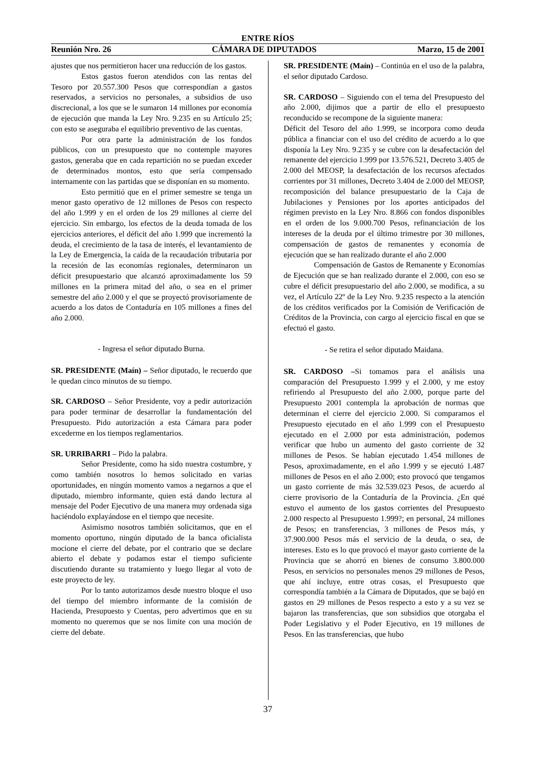ENTRE RÍOS
Reunión Nro. 26 CÁMARA DE DIPUTADOS Marzo, 15 de 2001
ajustes que nos permitieron hacer una reducción de los gastos.
Estos gastos fueron atendidos con las rentas del Tesoro por 20.557.300 Pesos que correspondían a gastos reservados, a servicios no personales, a subsidios de uso discrecional, a los que se le sumaron 14 millones por economía de ejecución que manda la Ley Nro. 9.235 en su Artículo 25; con esto se aseguraba el equilibrio preventivo de las cuentas.
Por otra parte la administración de los fondos públicos, con un presupuesto que no contemple mayores gastos, generaba que en cada repartición no se puedan exceder de determinados montos, esto que sería compensado internamente con las partidas que se disponían en su momento.
Esto permitió que en el primer semestre se tenga un menor gasto operativo de 12 millones de Pesos con respecto del año 1.999 y en el orden de los 29 millones al cierre del ejercicio. Sin embargo, los efectos de la deuda tomada de los ejercicios anteriores, el déficit del año 1.999 que incrementó la deuda, el crecimiento de la tasa de interés, el levantamiento de la Ley de Emergencia, la caída de la recaudación tributaria por la recesión de las economías regionales, determinaron un déficit presupuestario que alcanzó aproximadamente los 59 millones en la primera mitad del año, o sea en el primer semestre del año 2.000 y el que se proyectó provisoriamente de acuerdo a los datos de Contaduría en 105 millones a fines del año 2.000.
- Ingresa el señor diputado Burna.
SR. PRESIDENTE (Maín) – Señor diputado, le recuerdo que le quedan cinco minutos de su tiempo.
SR. CARDOSO – Señor Presidente, voy a pedir autorización para poder terminar de desarrollar la fundamentación del Presupuesto. Pido autorización a esta Cámara para poder excederme en los tiempos reglamentarios.
SR. URRIBARRI – Pido la palabra.
Señor Presidente, como ha sido nuestra costumbre, y como también nosotros lo hemos solicitado en varias oportunidades, en ningún momento vamos a negarnos a que el diputado, miembro informante, quien está dando lectura al mensaje del Poder Ejecutivo de una manera muy ordenada siga haciéndolo explayándose en el tiempo que necesite.
Asimismo nosotros también solicitamos, que en el momento oportuno, ningún diputado de la banca oficialista mocione el cierre del debate, por el contrario que se declare abierto el debate y podamos estar el tiempo suficiente discutiendo durante su tratamiento y luego llegar al voto de este proyecto de ley.
Por lo tanto autorizamos desde nuestro bloque el uso del tiempo del miembro informante de la comisión de Hacienda, Presupuesto y Cuentas, pero advertimos que en su momento no queremos que se nos limite con una moción de cierre del debate.
SR. PRESIDENTE (Maín) – Continúa en el uso de la palabra, el señor diputado Cardoso.
SR. CARDOSO – Siguiendo con el tema del Presupuesto del año 2.000, dijimos que a partir de ello el presupuesto reconducido se recompone de la siguiente manera:
Déficit del Tesoro del año 1.999, se incorpora como deuda pública a financiar con el uso del crédito de acuerdo a lo que disponía la Ley Nro. 9.235 y se cubre con la desafectación del remanente del ejercicio 1.999 por 13.576.521, Decreto 3.405 de 2.000 del MEOSP, la desafectación de los recursos afectados corrientes por 31 millones, Decreto 3.404 de 2.000 del MEOSP, recomposición del balance presupuestario de la Caja de Jubilaciones y Pensiones por los aportes anticipados del régimen previsto en la Ley Nro. 8.866 con fondos disponibles en el orden de los 9.000.700 Pesos, refinanciación de los intereses de la deuda por el último trimestre por 30 millones, compensación de gastos de remanentes y economía de ejecución que se han realizado durante el año 2.000
Compensación de Gastos de Remanente y Economías de Ejecución que se han realizado durante el 2.000, con eso se cubre el déficit presupuestario del año 2.000, se modifica, a su vez, el Artículo 22º de la Ley Nro. 9.235 respecto a la atención de los créditos verificados por la Comisión de Verificación de Créditos de la Provincia, con cargo al ejercicio fiscal en que se efectuó el gasto.
- Se retira el señor diputado Maidana.
SR. CARDOSO –Si tomamos para el análisis una comparación del Presupuesto 1.999 y el 2.000, y me estoy refiriendo al Presupuesto del año 2.000, porque parte del Presupuesto 2001 contempla la aprobación de normas que determinan el cierre del ejercicio 2.000. Si comparamos el Presupuesto ejecutado en el año 1.999 con el Presupuesto ejecutado en el 2.000 por esta administración, podemos verificar que hubo un aumento del gasto corriente de 32 millones de Pesos. Se habían ejecutado 1.454 millones de Pesos, aproximadamente, en el año 1.999 y se ejecutó 1.487 millones de Pesos en el año 2.000; esto provocó que tengamos un gasto corriente de más 32.539.023 Pesos, de acuerdo al cierre provisorio de la Contaduría de la Provincia. ¿En qué estuvo el aumento de los gastos corrientes del Presupuesto 2.000 respecto al Presupuesto 1.999?; en personal, 24 millones de Pesos; en transferencias, 3 millones de Pesos más, y 37.900.000 Pesos más el servicio de la deuda, o sea, de intereses. Esto es lo que provocó el mayor gasto corriente de la Provincia que se ahorró en bienes de consumo 3.800.000 Pesos, en servicios no personales menos 29 millones de Pesos, que ahí incluye, entre otras cosas, el Presupuesto que correspondía también a la Cámara de Diputados, que se bajó en gastos en 29 millones de Pesos respecto a esto y a su vez se bajaron las transferencias, que son subsidios que otorgaba el Poder Legislativo y el Poder Ejecutivo, en 19 millones de Pesos. En las transferencias, que hubo
37